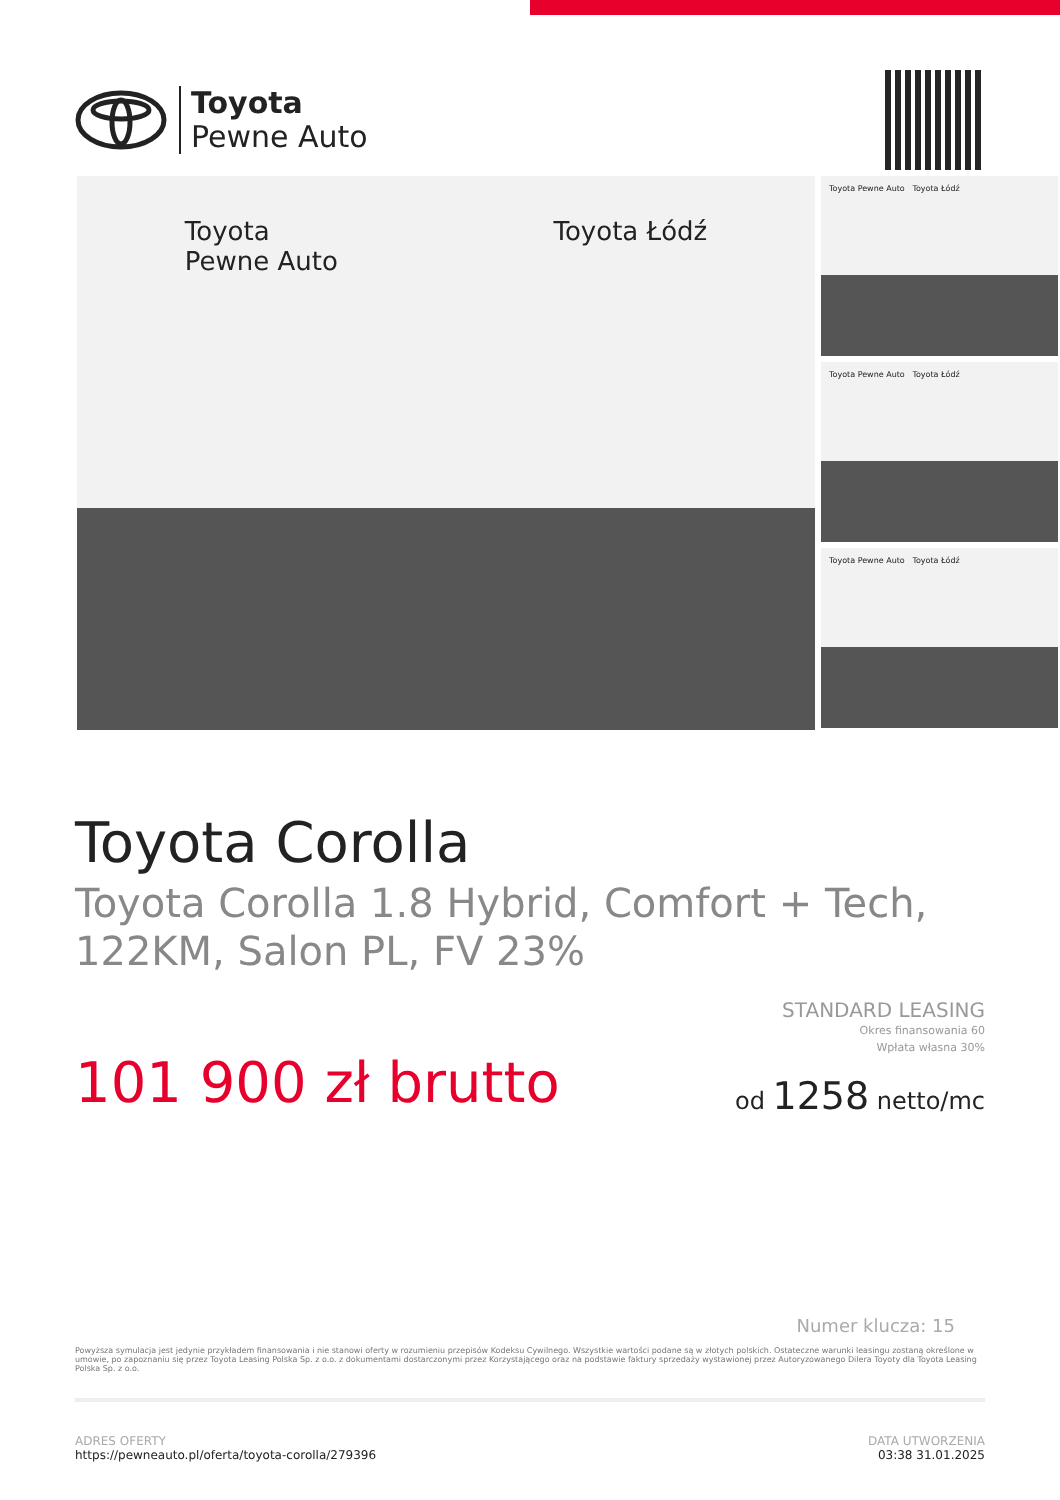Toyota
Pewne Auto
Toyota
Pewne Auto
Toyota Łódź
Toyota Pewne Auto Toyota Łódź
Toyota Pewne Auto Toyota Łódź
Toyota Pewne Auto Toyota Łódź
Toyota Corolla
Toyota Corolla 1.8 Hybrid, Comfort + Tech, 122KM, Salon PL, FV 23%
101 900 zł brutto
STANDARD LEASING
Okres finansowania 60
Wpłata własna 30%
od 1258 netto/mc
Numer klucza: 15
Powyższa symulacja jest jedynie przykładem finansowania i nie stanowi oferty w rozumieniu przepisów Kodeksu Cywilnego. Wszystkie wartości podane są w złotych polskich. Ostateczne warunki leasingu zostaną określone w umowie, po zapoznaniu się przez Toyota Leasing Polska Sp. z o.o. z dokumentami dostarczonymi przez Korzystającego oraz na podstawie faktury sprzedaży wystawionej przez Autoryzowanego Dilera Toyoty dla Toyota Leasing Polska Sp. z o.o.
ADRES OFERTY
https://pewneauto.pl/oferta/toyota-corolla/279396
DATA UTWORZENIA
03:38 31.01.2025